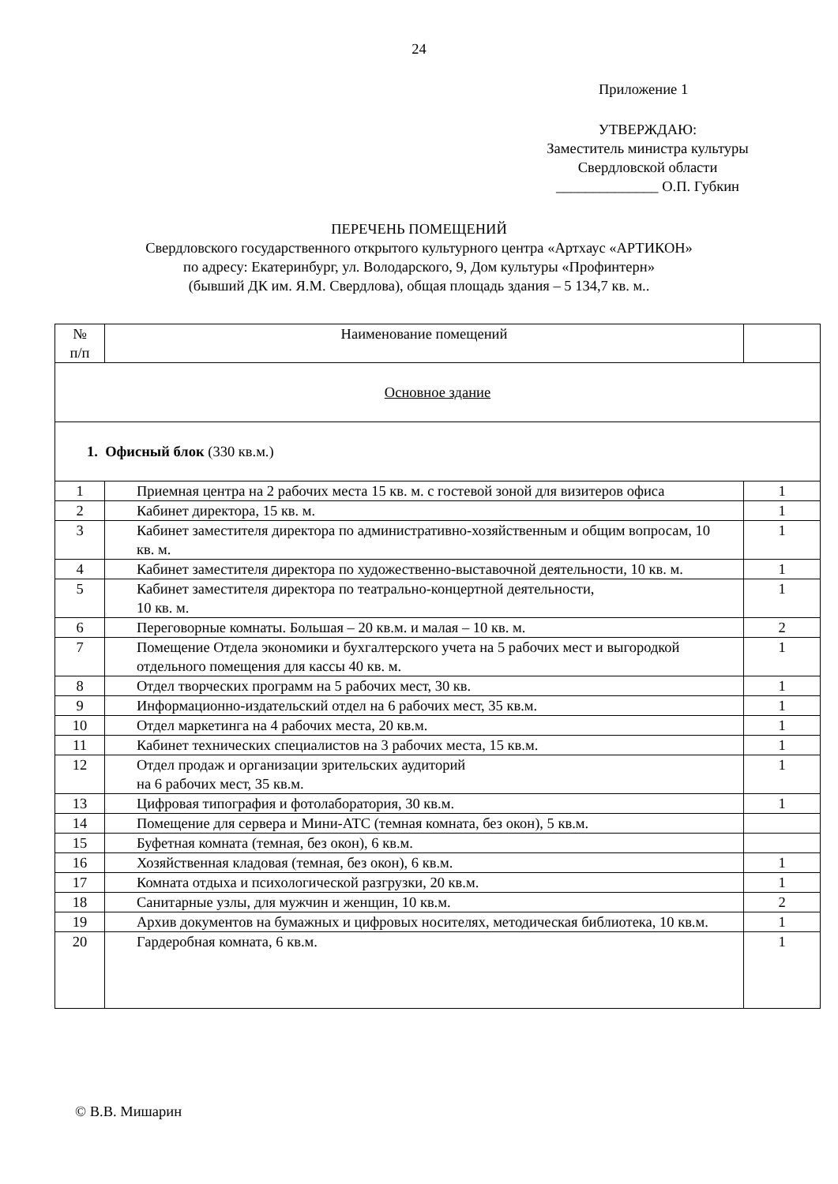24
Приложение 1
УТВЕРЖДАЮ:
Заместитель министра культуры
Свердловской области
______________ О.П. Губкин
ПЕРЕЧЕНЬ ПОМЕЩЕНИЙ
Свердловского государственного открытого культурного центра «Артхаус «АРТИКОН»
по адресу: Екатеринбург, ул. Володарского, 9, Дом культуры «Профинтерн»
(бывший ДК им. Я.М. Свердлова), общая площадь здания – 5 134,7 кв. м..
| № п/п | Наименование помещений | |
| Основное здание | | |
| 1. Офисный блок (330 кв.м.) | | |
| 1 | Приемная центра на 2 рабочих места 15 кв. м. с гостевой зоной для визитеров офиса | 1 |
| 2 | Кабинет директора, 15 кв. м. | 1 |
| 3 | Кабинет заместителя директора по административно-хозяйственным и общим вопросам, 10 кв. м. | 1 |
| 4 | Кабинет заместителя директора по художественно-выставочной деятельности, 10 кв. м. | 1 |
| 5 | Кабинет заместителя директора по театрально-концертной деятельности, 10 кв. м. | 1 |
| 6 | Переговорные комнаты. Большая – 20 кв.м. и малая – 10 кв. м. | 2 |
| 7 | Помещение Отдела экономики и бухгалтерского учета на 5 рабочих мест и выгородкой отдельного помещения для кассы 40 кв. м. | 1 |
| 8 | Отдел творческих программ на 5 рабочих мест, 30 кв. | 1 |
| 9 | Информационно-издательский отдел на 6 рабочих мест, 35 кв.м. | 1 |
| 10 | Отдел маркетинга на 4 рабочих места, 20 кв.м. | 1 |
| 11 | Кабинет технических специалистов на 3 рабочих места, 15 кв.м. | 1 |
| 12 | Отдел продаж и организации зрительских аудиторий на 6 рабочих мест, 35 кв.м. | 1 |
| 13 | Цифровая типография и фотолаборатория, 30 кв.м. | 1 |
| 14 | Помещение для сервера и Мини-АТС (темная комната, без окон), 5 кв.м. | |
| 15 | Буфетная комната (темная, без окон), 6 кв.м. | |
| 16 | Хозяйственная кладовая (темная, без окон), 6 кв.м. | 1 |
| 17 | Комната отдыха и психологической разгрузки, 20 кв.м. | 1 |
| 18 | Санитарные узлы, для мужчин и женщин, 10 кв.м. | 2 |
| 19 | Архив документов на бумажных и цифровых носителях, методическая библиотека, 10 кв.м. | 1 |
| 20 | Гардеробная комната, 6 кв.м. | 1 |
© В.В. Мишарин